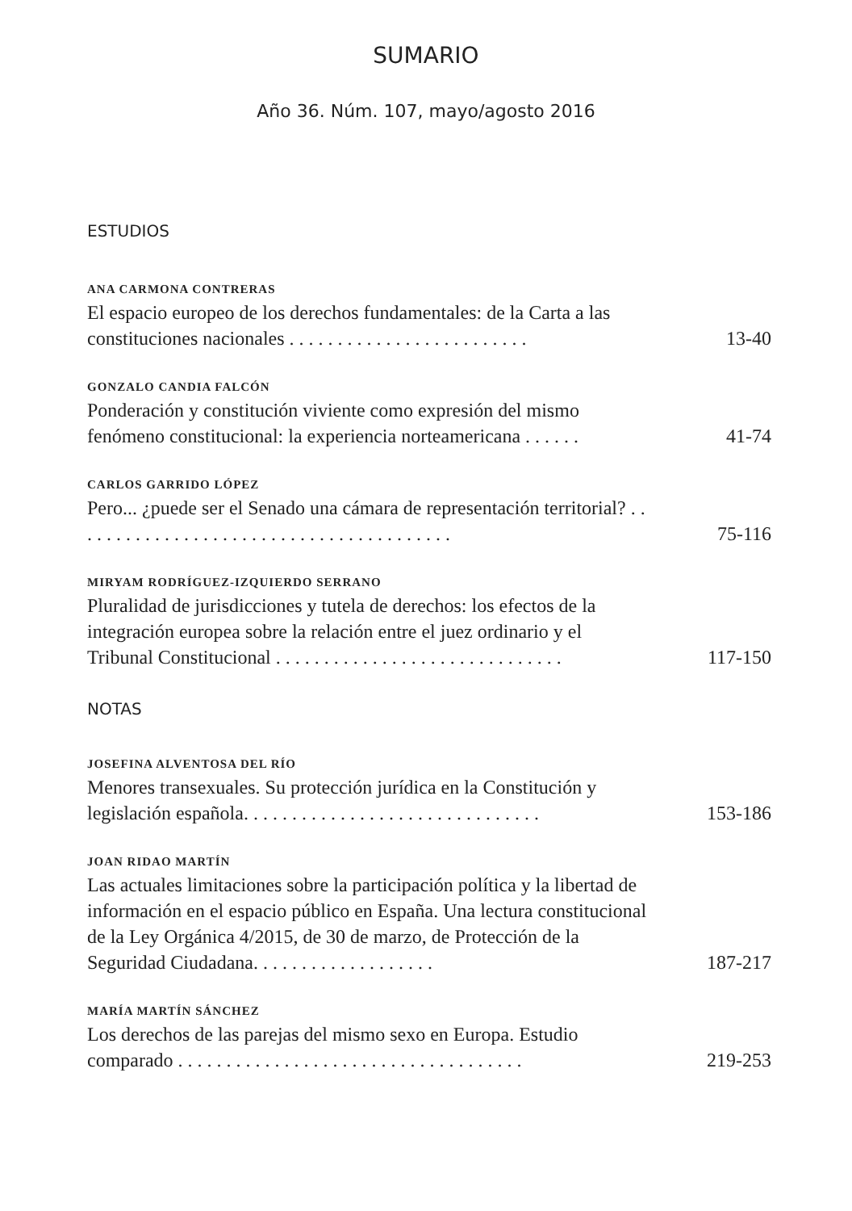SUMARIO
Año 36. Núm. 107, mayo/agosto 2016
ESTUDIOS
ANA CARMONA CONTRERAS
El espacio europeo de los derechos fundamentales: de la Carta a las constituciones nacionales . . . . . . . . . . . . . . . . . . . . . . . . .
13-40
GONZALO CANDIA FALCÓN
Ponderación y constitución viviente como expresión del mismo fenómeno constitucional: la experiencia norteamericana . . . . . .
41-74
CARLOS GARRIDO LÓPEZ
Pero... ¿puede ser el Senado una cámara de representación territorial? . . . . . . . . . . . . . . . . . . . . . . . . . . . . . . . . . . . . . . . .
75-116
MIRYAM RODRÍGUEZ-IZQUIERDO SERRANO
Pluralidad de jurisdicciones y tutela de derechos: los efectos de la integración europea sobre la relación entre el juez ordinario y el Tribunal Constitucional . . . . . . . . . . . . . . . . . . . . . . . . . . . . . .
117-150
NOTAS
JOSEFINA ALVENTOSA DEL RÍO
Menores transexuales. Su protección jurídica en la Constitución y legislación española. . . . . . . . . . . . . . . . . . . . . . . . . . . . . . .
153-186
JOAN RIDAO MARTÍN
Las actuales limitaciones sobre la participación política y la libertad de información en el espacio público en España. Una lectura constitucional de la Ley Orgánica 4/2015, de 30 de marzo, de Protección de la Seguridad Ciudadana. . . . . . . . . . . . . . . . . . .
187-217
MARÍA MARTÍN SÁNCHEZ
Los derechos de las parejas del mismo sexo en Europa. Estudio comparado . . . . . . . . . . . . . . . . . . . . . . . . . . . . . . . . . . . .
219-253